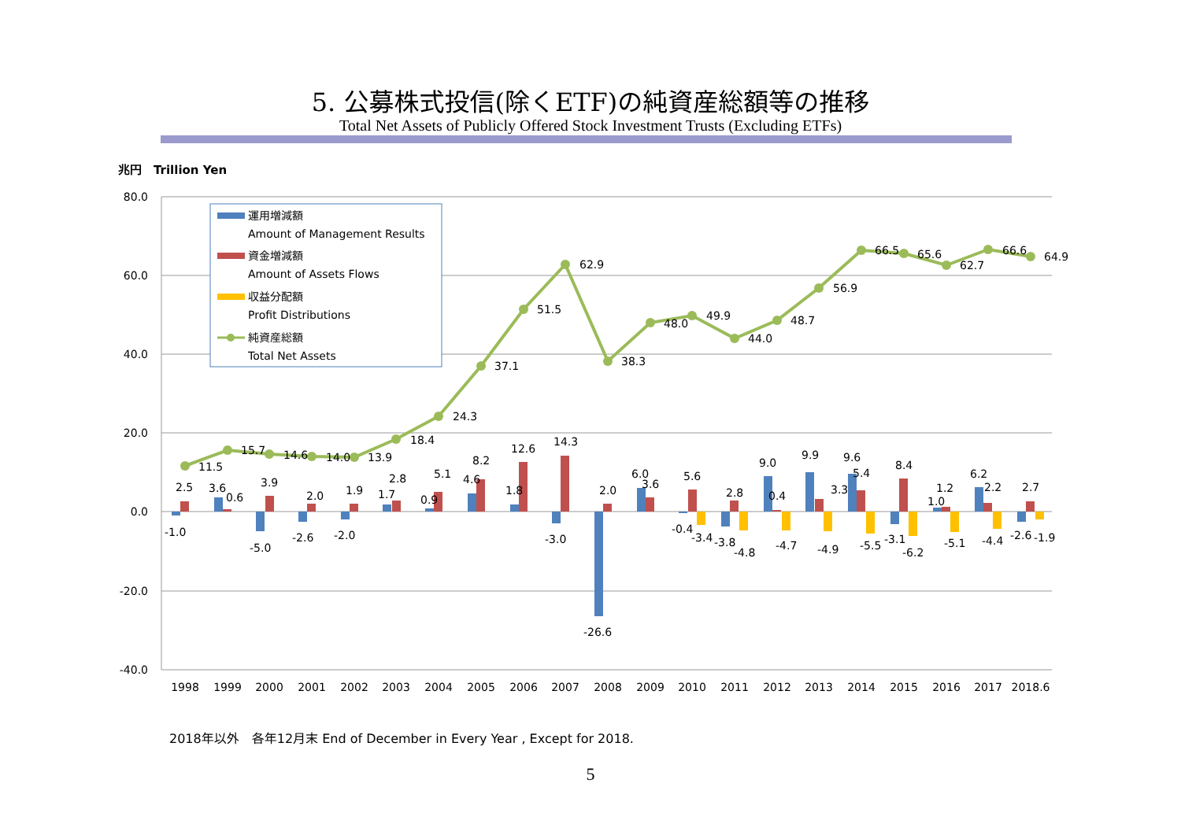5. 公募株式投信(除くETF)の純資産総額等の推移
Total Net Assets of Publicly Offered Stock Investment Trusts (Excluding ETFs)
兆円　Trillion Yen
80.0
60.0
40.0
20.0
0.0
-20.0
-40.0
1998
1999
2000
2001
2002
2003
2004
2005
2006
2007
2008
2009
2010
2011
2012
2013
2014
2015
2016
2017
2018.6
11.5
15.7
14.6
14.0
13.9
18.4
24.3
37.1
51.5
62.9
38.3
48.0
49.9
44.0
48.7
56.9
66.5
65.6
62.7
66.6
64.9
2.5
-1.0
3.6
0.6
3.9
-5.0
2.0
-2.6
1.9
-2.0
2.8
1.7
5.1
0.9
8.2
4.6
12.6
1.8
14.3
-3.0
2.0
-26.6
6.0
3.6
5.6
-0.4
-3.4
2.8
-3.8
-4.8
9.0
0.4
-4.7
9.9
3.3
-4.9
9.6
5.4
-5.5
8.4
-3.1
-6.2
1.2
1.0
-5.1
6.2
2.2
-4.4
2.7
-2.6
-1.9
運用増減額
Amount of Management Results
資金増減額
Amount of Assets Flows
収益分配額
Profit Distributions
純資産総額
Total Net Assets
2018年以外　各年12月末 End of December in Every Year , Except for 2018.
5